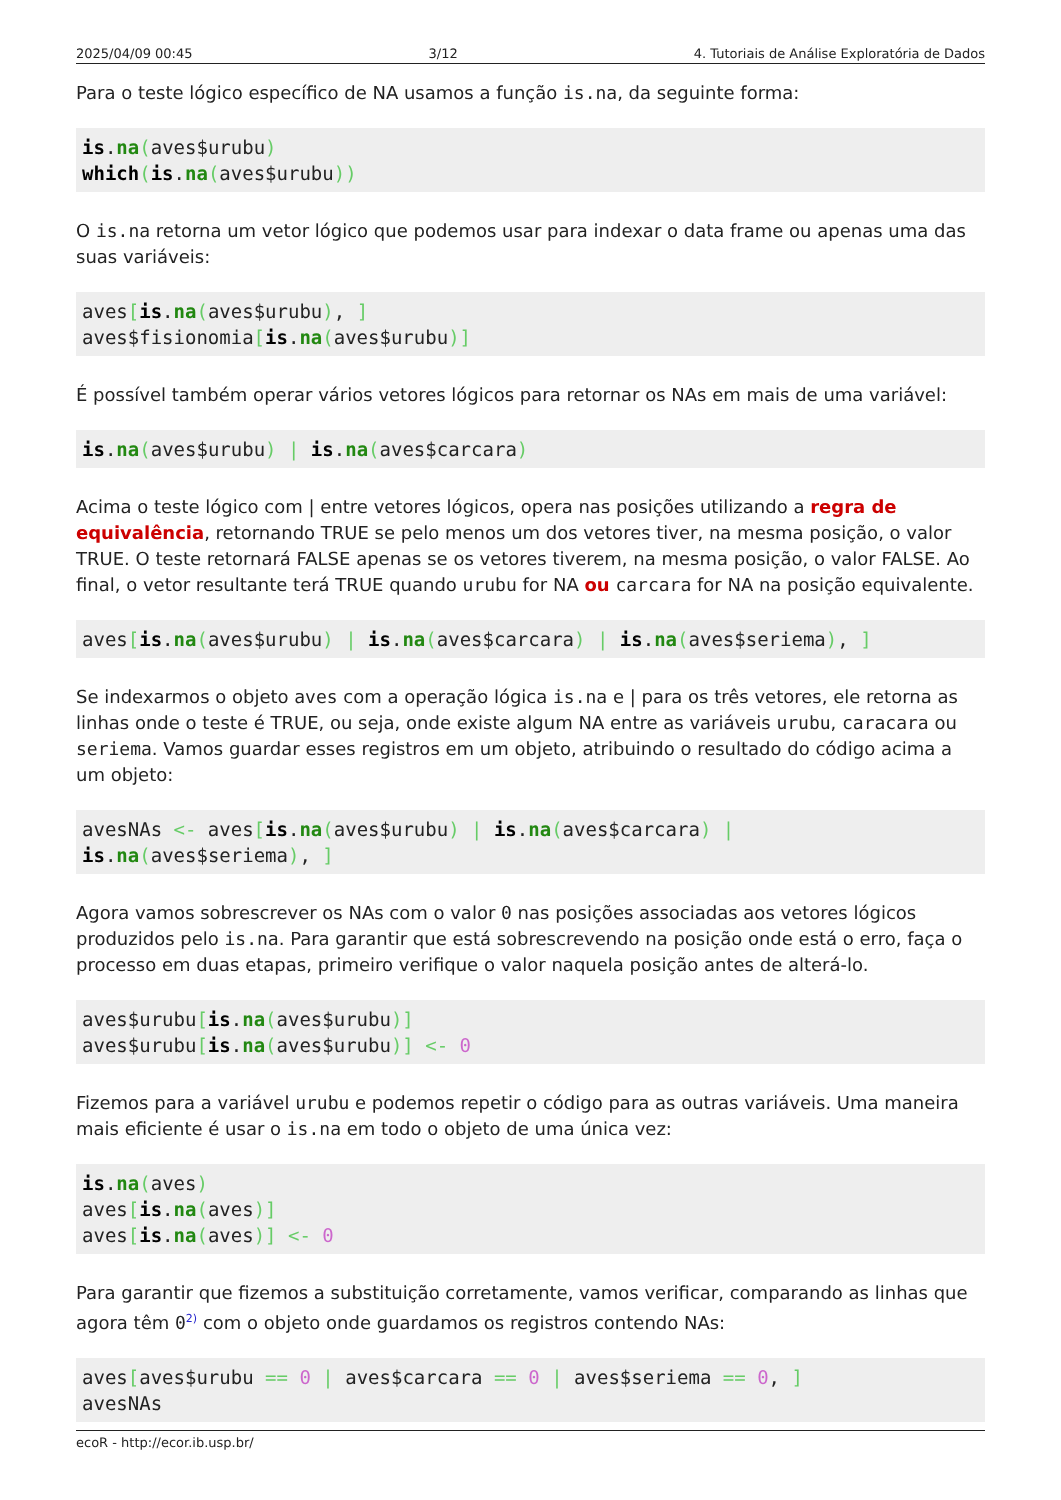2025/04/09 00:45 3/12 4. Tutoriais de Análise Exploratória de Dados
Para o teste lógico específico de NA usamos a função is.na, da seguinte forma:
is.na(aves$urubu)
which(is.na(aves$urubu))
O is.na retorna um vetor lógico que podemos usar para indexar o data frame ou apenas uma das suas variáveis:
aves[is.na(aves$urubu), ]
aves$fisionomia[is.na(aves$urubu)]
É possível também operar vários vetores lógicos para retornar os NAs em mais de uma variável:
is.na(aves$urubu) | is.na(aves$carcara)
Acima o teste lógico com | entre vetores lógicos, opera nas posições utilizando a regra de equivalência, retornando TRUE se pelo menos um dos vetores tiver, na mesma posição, o valor TRUE. O teste retornará FALSE apenas se os vetores tiverem, na mesma posição, o valor FALSE. Ao final, o vetor resultante terá TRUE quando urubu for NA ou carcara for NA na posição equivalente.
aves[is.na(aves$urubu) | is.na(aves$carcara) | is.na(aves$seriema), ]
Se indexarmos o objeto aves com a operação lógica is.na e | para os três vetores, ele retorna as linhas onde o teste é TRUE, ou seja, onde existe algum NA entre as variáveis urubu, caracara ou seriema. Vamos guardar esses registros em um objeto, atribuindo o resultado do código acima a um objeto:
avesNAs <- aves[is.na(aves$urubu) | is.na(aves$carcara) |
is.na(aves$seriema), ]
Agora vamos sobrescrever os NAs com o valor 0 nas posições associadas aos vetores lógicos produzidos pelo is.na. Para garantir que está sobrescrevendo na posição onde está o erro, faça o processo em duas etapas, primeiro verifique o valor naquela posição antes de alterá-lo.
aves$urubu[is.na(aves$urubu)]
aves$urubu[is.na(aves$urubu)] <- 0
Fizemos para a variável urubu e podemos repetir o código para as outras variáveis. Uma maneira mais eficiente é usar o is.na em todo o objeto de uma única vez:
is.na(aves)
aves[is.na(aves)]
aves[is.na(aves)] <- 0
Para garantir que fizemos a substituição corretamente, vamos verificar, comparando as linhas que agora têm 0<sup>2)</sup> com o objeto onde guardamos os registros contendo NAs:
aves[aves$urubu == 0 | aves$carcara == 0 | aves$seriema == 0, ]
avesNAs
ecoR - http://ecor.ib.usp.br/